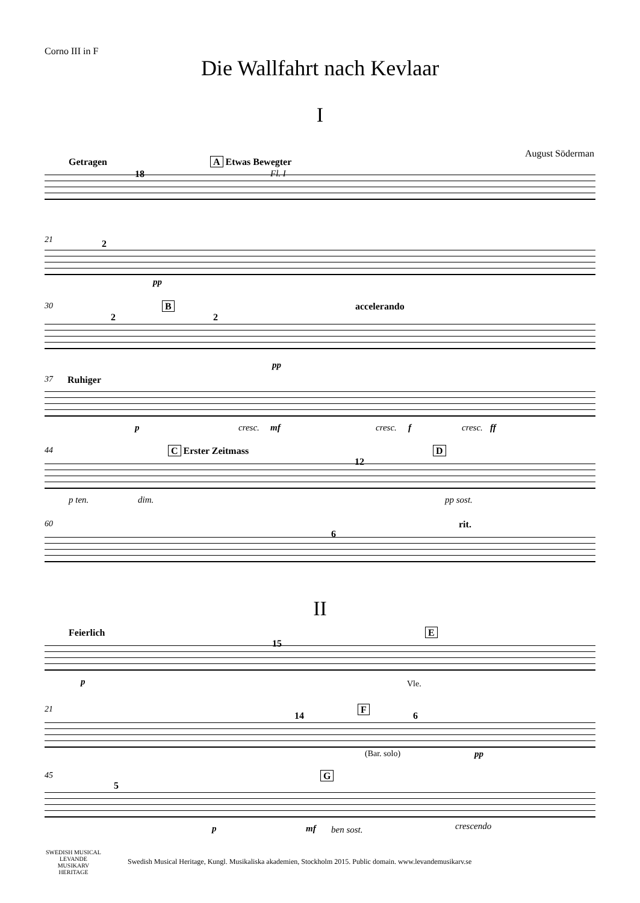Corno III in F
Die Wallfahrt nach Kevlaar
I
August Söderman
Getragen
18
A Etwas Bewegter
Fl. I
21 2
pp
30
2
B
2
accelerando
pp
37 Ruhiger
p cresc. mf cresc. f cresc. ff
44 C Erster Zeitmass
12
D
p ten. dim. pp sost.
60
6
rit.
II
Feierlich
15
E
p Vle.
21
14
F
6
(Bar. solo) pp
45
5
G
p mf ben sost. crescendo
SWEDISH MUSICAL
LEVANDE
MUSIKARV
HERITAGE
Swedish Musical Heritage, Kungl. Musikaliska akademien, Stockholm 2015. Public domain. www.levandemusikarv.se